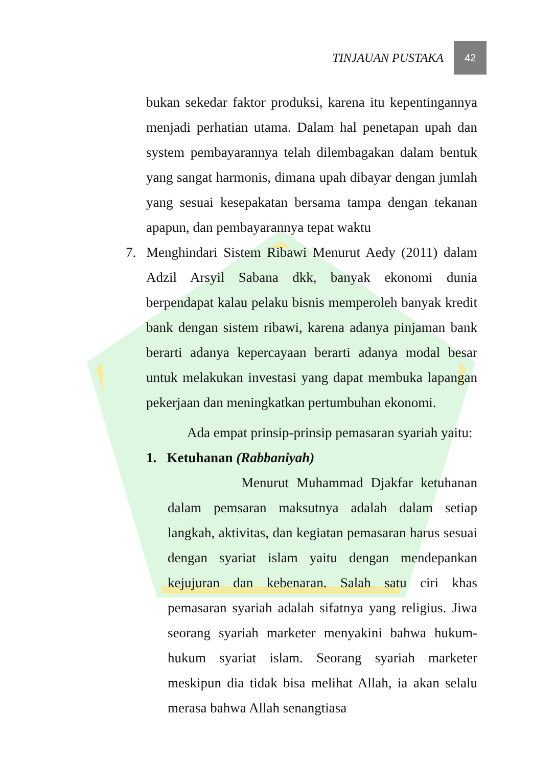TINJAUAN PUSTAKA 42
bukan sekedar faktor produksi, karena itu kepentingannya menjadi perhatian utama. Dalam hal penetapan upah dan system pembayarannya telah dilembagakan dalam bentuk yang sangat harmonis, dimana upah dibayar dengan jumlah yang sesuai kesepakatan bersama tampa dengan tekanan apapun, dan pembayarannya tepat waktu
7. Menghindari Sistem Ribawi Menurut Aedy (2011) dalam Adzil Arsyil Sabana dkk, banyak ekonomi dunia berpendapat kalau pelaku bisnis memperoleh banyak kredit bank dengan sistem ribawi, karena adanya pinjaman bank berarti adanya kepercayaan berarti adanya modal besar untuk melakukan investasi yang dapat membuka lapangan pekerjaan dan meningkatkan pertumbuhan ekonomi.
Ada empat prinsip-prinsip pemasaran syariah yaitu:
1. Ketuhanan (Rabbaniyah)
Menurut Muhammad Djakfar ketuhanan dalam pemsaran maksutnya adalah dalam setiap langkah, aktivitas, dan kegiatan pemasaran harus sesuai dengan syariat islam yaitu dengan mendepankan kejujuran dan kebenaran. Salah satu ciri khas pemasaran syariah adalah sifatnya yang religius. Jiwa seorang syariah marketer menyakini bahwa hukum-hukum syariat islam. Seorang syariah marketer meskipun dia tidak bisa melihat Allah, ia akan selalu merasa bahwa Allah senangtiasa